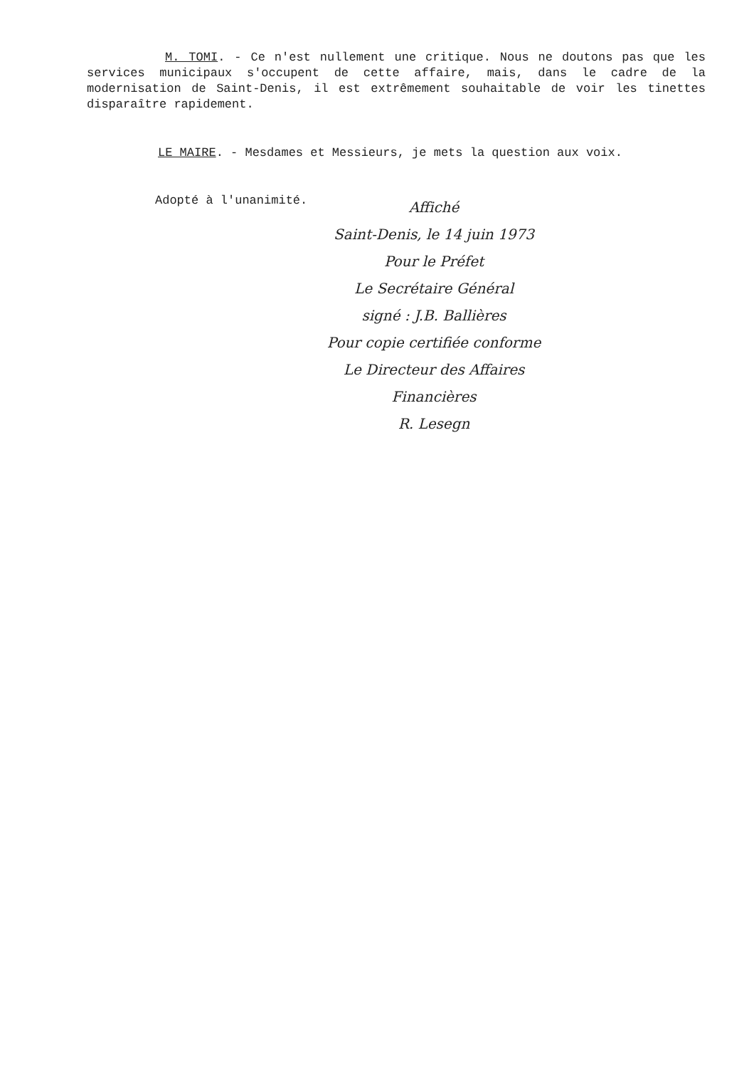M. TOMI. - Ce n'est nullement une critique. Nous ne doutons pas que les services municipaux s'occupent de cette affaire, mais, dans le cadre de la modernisation de Saint-Denis, il est extrêmement souhaitable de voir les tinettes disparaître rapidement.
LE MAIRE. - Mesdames et Messieurs, je mets la question aux voix.
Adopté à l'unanimité.
Affiché
Saint-Denis, le 14 juin 1973
Pour le Préfet
Le Secrétaire Général
signé : J.B. Ballières
Pour copie certifiée conforme
Le Directeur des Affaires
Financières
R. Lesegn